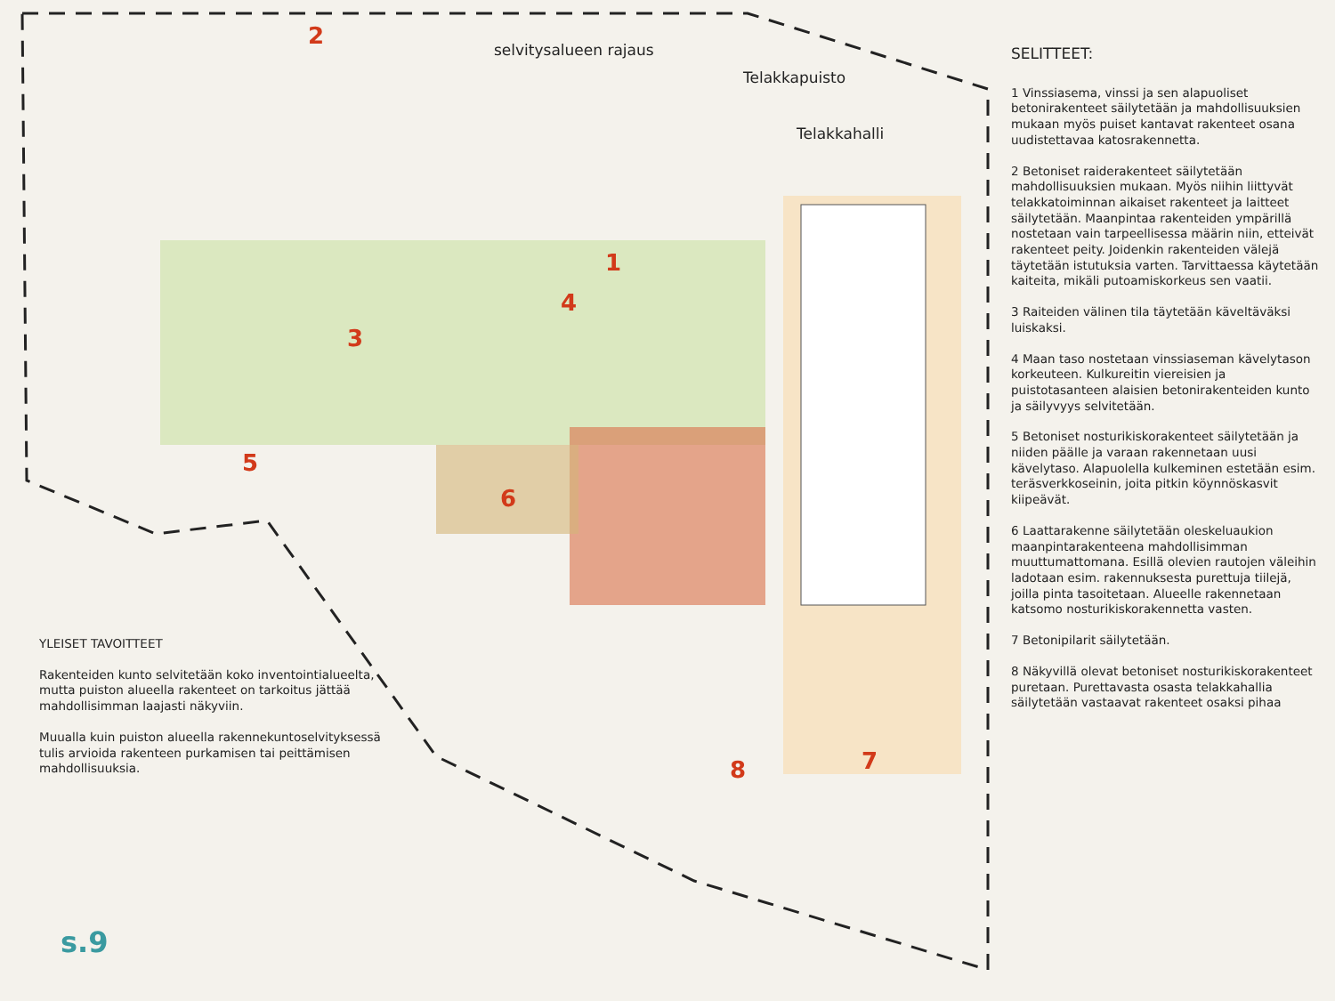selvitysalueen rajaus
Telakkapuisto
Telakkahalli
2
1
3
4
5
6
7
8
SELITTEET:
1 Vinssiasema, vinssi ja sen alapuoliset betonirakenteet säilytetään ja mahdollisuuksien mukaan myös puiset kantavat rakenteet osana uudistettavaa katosrakennetta.
2 Betoniset raiderakenteet säilytetään mahdollisuuksien mukaan. Myös niihin liittyvät telakkatoiminnan aikaiset rakenteet ja laitteet säilytetään. Maanpintaa rakenteiden ympärillä nostetaan vain tarpeellisessa määrin niin, etteivät rakenteet peity. Joidenkin rakenteiden välejä täytetään istutuksia varten. Tarvittaessa käytetään kaiteita, mikäli putoamiskorkeus sen vaatii.
3 Raiteiden välinen tila täytetään käveltäväksi luiskaksi.
4 Maan taso nostetaan vinssiaseman kävelytason korkeuteen. Kulkureitin viereisien ja puistotasanteen alaisien betonirakenteiden kunto ja säilyvyys selvitetään.
5 Betoniset nosturikiskorakenteet säilytetään ja niiden päälle ja varaan rakennetaan uusi kävelytaso. Alapuolella kulkeminen estetään esim. teräsverkkoseinin, joita pitkin köynnöskasvit kiipeävät.
6 Laattarakenne säilytetään oleskeluaukion maanpintarakenteena mahdollisimman muuttumattomana. Esillä olevien rautojen väleihin ladotaan esim. rakennuksesta purettuja tiilejä, joilla pinta tasoitetaan. Alueelle rakennetaan katsomo nosturikiskorakennetta vasten.
7 Betonipilarit säilytetään.
8 Näkyvillä olevat betoniset nosturikiskorakenteet puretaan. Purettavasta osasta telakkahallia säilytetään vastaavat rakenteet osaksi pihaa
YLEISET TAVOITTEET
Rakenteiden kunto selvitetään koko inventointialueelta, mutta puiston alueella rakenteet on tarkoitus jättää mahdollisimman laajasti näkyviin.
Muualla kuin puiston alueella rakennekuntoselvityksessä tulis arvioida rakenteen purkamisen tai peittämisen mahdollisuuksia.
s.9